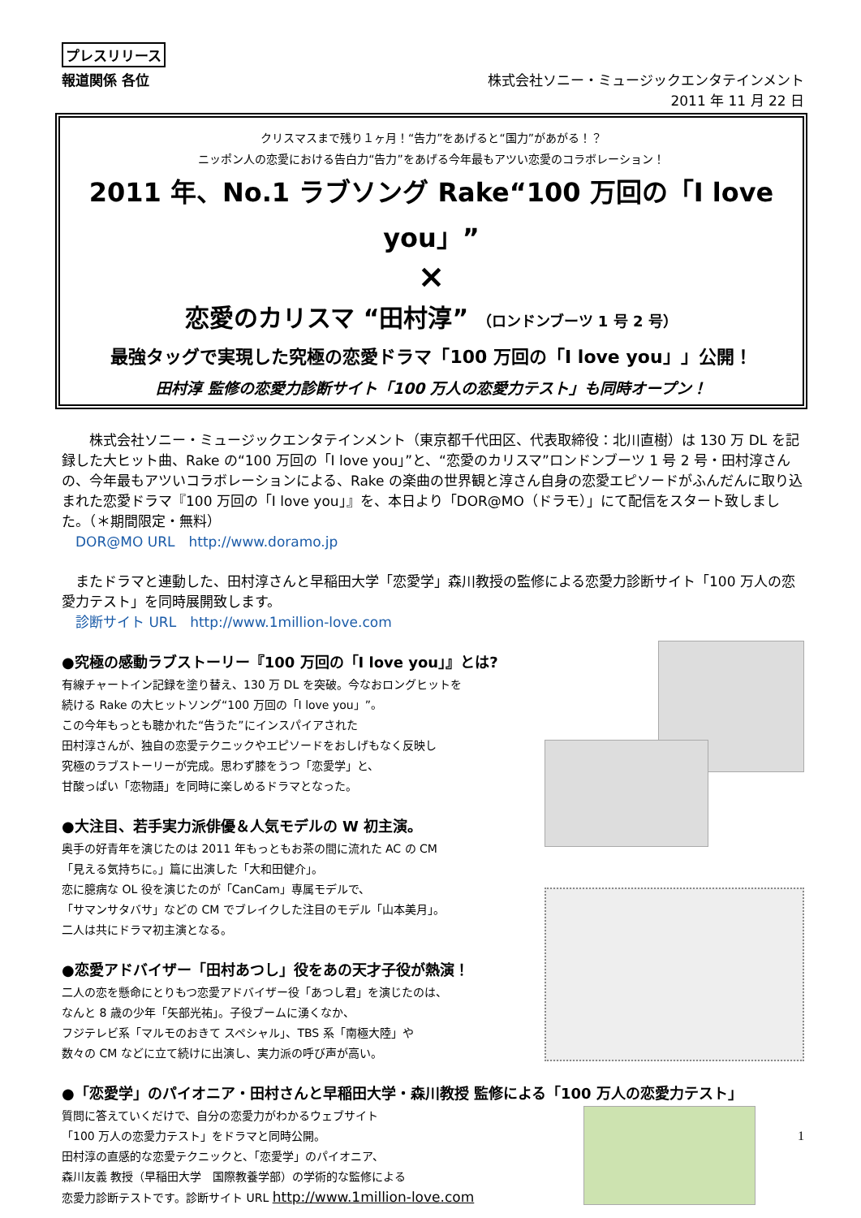プレスリリース
報道関係 各位 株式会社ソニー・ミュージックエンタテインメント
2011 年 11 月 22 日
クリスマスまで残り１ヶ月！“告力”をあげると“国力”があがる！？
ニッポン人の恋愛における告白力“告力”をあげる今年最もアツい恋愛のコラボレーション！
2011 年、No.1 ラブソング Rake“100 万回の「I love you」”
×
恋愛のカリスマ “田村淳” （ロンドンブーツ 1 号 2 号）
最強タッグで実現した究極の恋愛ドラマ「100 万回の「I love you」」公開！
田村淳 監修の恋愛力診断サイト「100 万人の恋愛力テスト」も同時オープン！
　　株式会社ソニー・ミュージックエンタテインメント（東京都千代田区、代表取締役：北川直樹）は 130 万 DL を記録した大ヒット曲、Rake の“100 万回の「I love you」”と、“恋愛のカリスマ”ロンドンブーツ 1 号 2 号・田村淳さんの、今年最もアツいコラボレーションによる、Rake の楽曲の世界観と淳さん自身の恋愛エピソードがふんだんに取り込まれた恋愛ドラマ『100 万回の「I love you」』を、本日より「DOR@MO（ドラモ）」にて配信をスタート致しました。（＊期間限定・無料）
　DOR@MO URL　http://www.doramo.jp
　またドラマと連動した、田村淳さんと早稲田大学「恋愛学」森川教授の監修による恋愛力診断サイト「100 万人の恋愛力テスト」を同時展開致します。
　診断サイト URL　http://www.1million-love.com
●究極の感動ラブストーリー『100 万回の「I love you」』とは?
有線チャートイン記録を塗り替え、130 万 DL を突破。今なおロングヒットを
続ける Rake の大ヒットソング“100 万回の「I love you」”。
この今年もっとも聴かれた“告うた”にインスパイアされた
田村淳さんが、独自の恋愛テクニックやエピソードをおしげもなく反映し
究極のラブストーリーが完成。思わず膝をうつ「恋愛学」と、
甘酸っぱい「恋物語」を同時に楽しめるドラマとなった。
●大注目、若手実力派俳優＆人気モデルの W 初主演。
奥手の好青年を演じたのは 2011 年もっともお茶の間に流れた AC の CM
「見える気持ちに。」篇に出演した「大和田健介」。
恋に臆病な OL 役を演じたのが「CanCam」専属モデルで、
「サマンサタバサ」などの CM でブレイクした注目のモデル「山本美月」。
二人は共にドラマ初主演となる。
●恋愛アドバイザー「田村あつし」役をあの天才子役が熱演！
二人の恋を懸命にとりもつ恋愛アドバイザー役「あつし君」を演じたのは、
なんと 8 歳の少年「矢部光祐」。子役ブームに湧くなか、
フジテレビ系「マルモのおきて スペシャル」、TBS 系「南極大陸」や
数々の CM などに立て続けに出演し、実力派の呼び声が高い。
●「恋愛学」のパイオニア・田村さんと早稲田大学・森川教授 監修による「100 万人の恋愛力テスト」
質問に答えていくだけで、自分の恋愛力がわかるウェブサイト
「100 万人の恋愛力テスト」をドラマと同時公開。
田村淳の直感的な恋愛テクニックと、「恋愛学」のパイオニア、
森川友義 教授（早稲田大学　国際教養学部）の学術的な監修による
恋愛力診断テストです。診断サイト URL http://www.1million-love.com
1